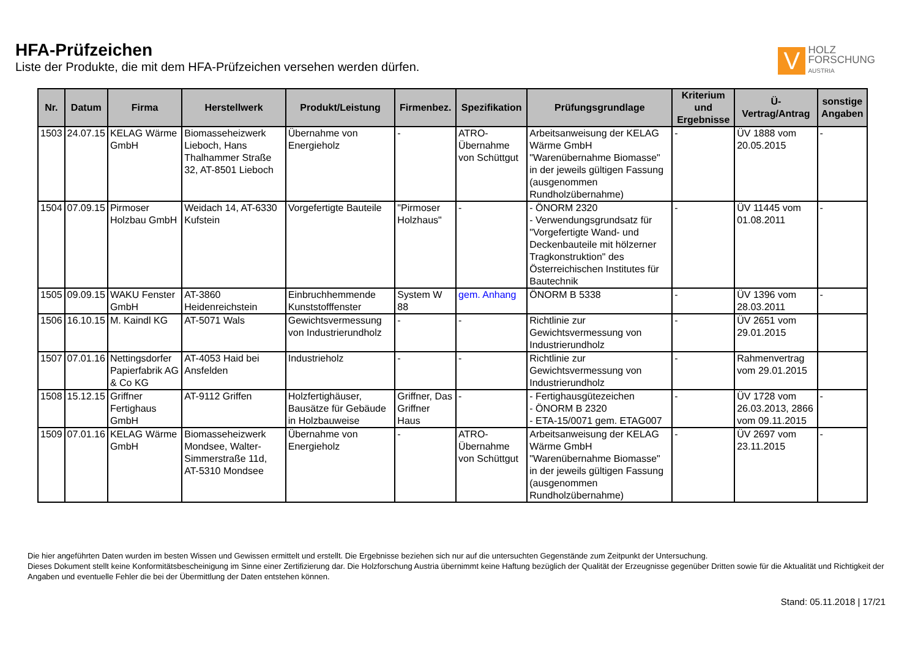HFA-Prüfzeichen
Liste der Produkte, die mit dem HFA-Prüfzeichen versehen werden dürfen.
V
HOLZ
FORSCHUNG
AUSTRIA
| Nr. | Datum | Firma | Herstellwerk | Produkt/Leistung | Firmenbez. | Spezifikation | Prüfungsgrundlage | Kriterium und Ergebnisse | Ü-Vertrag/Antrag | sonstige Angaben |
| --- | --- | --- | --- | --- | --- | --- | --- | --- | --- | --- |
| 1503 | 24.07.15 | KELAG Wärme GmbH | Biomasseheizwerk Lieboch, Hans Thalhammer Straße 32, AT-8501 Lieboch | Übernahme von Energieholz | - | ATRO-Übernahme von Schüttgut | Arbeitsanweisung der KELAG Wärme GmbH "Warenübernahme Biomasse" in der jeweils gültigen Fassung (ausgenommen Rundholzübernahme) | - | ÜV 1888 vom 20.05.2015 | - |
| 1504 | 07.09.15 | Pirmoser Holzbau GmbH | Weidach 14, AT-6330 Kufstein | Vorgefertigte Bauteile | "Pirmoser Holzhaus" | - | - ÖNORM 2320 - Verwendungsgrundsatz für "Vorgefertigte Wand- und Deckenbauteile mit hölzerner Tragkonstruktion" des Österreichischen Institutes für Bautechnik | - | ÜV 11445 vom 01.08.2011 | - |
| 1505 | 09.09.15 | WAKU Fenster GmbH | AT-3860 Heidenreichstein | Einbruchhemmende Kunststofffenster | System W 88 | gem. Anhang | ÖNORM B 5338 | - | ÜV 1396 vom 28.03.2011 | - |
| 1506 | 16.10.15 | M. Kaindl KG | AT-5071 Wals | Gewichtsvermessung von Industrierundholz | - | - | Richtlinie zur Gewichtsvermessung von Industrierundholz | - | ÜV 2651 vom 29.01.2015 | |
| 1507 | 07.01.16 | Nettingsdorfer Papierfabrik AG & Co KG | AT-4053 Haid bei Ansfelden | Industrieholz | - | - | Richtlinie zur Gewichtsvermessung von Industrierundholz | - | Rahmenvertrag vom 29.01.2015 | |
| 1508 | 15.12.15 | Griffner Fertighaus GmbH | AT-9112 Griffen | Holzfertighäuser, Bausätze für Gebäude in Holzbauweise | Griffner, Das Griffner Haus | - | - Fertighausgütezeichen - ÖNORM B 2320 - ETA-15/0071 gem. ETAG007 | - | ÜV 1728 vom 26.03.2013, 2866 vom 09.11.2015 | - |
| 1509 | 07.01.16 | KELAG Wärme GmbH | Biomasseheizwerk Mondsee, Walter-Simmerstraße 11d, AT-5310 Mondsee | Übernahme von Energieholz | - | ATRO-Übernahme von Schüttgut | Arbeitsanweisung der KELAG Wärme GmbH "Warenübernahme Biomasse" in der jeweils gültigen Fassung (ausgenommen Rundholzübernahme) | - | ÜV 2697 vom 23.11.2015 | - |
Die hier angeführten Daten wurden im besten Wissen und Gewissen ermittelt und erstellt. Die Ergebnisse beziehen sich nur auf die untersuchten Gegenstände zum Zeitpunkt der Untersuchung.
Dieses Dokument stellt keine Konformitätsbescheinigung im Sinne einer Zertifizierung dar. Die Holzforschung Austria übernimmt keine Haftung bezüglich der Qualität der Erzeugnisse gegenüber Dritten sowie für die Aktualität und Richtigkeit der Angaben und eventuelle Fehler die bei der Übermittlung der Daten entstehen können.
Stand: 05.11.2018 | 17/21